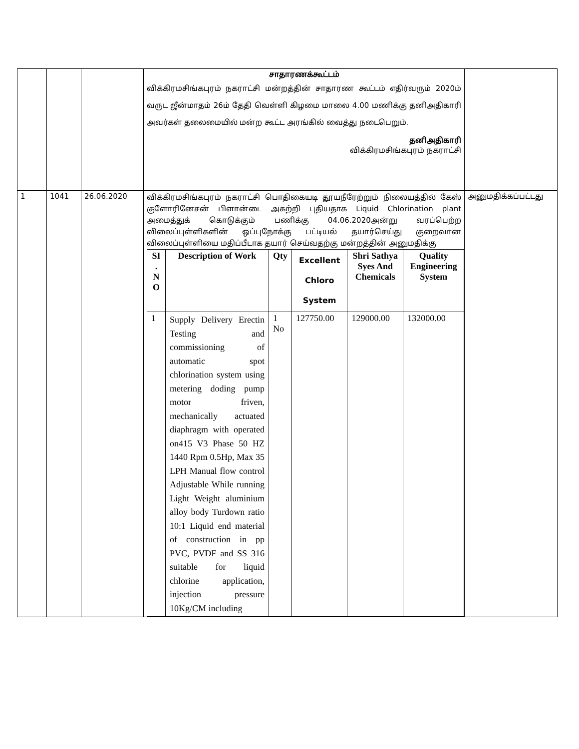| | | | சாதாரணக்கூட்டம் விக்கிரமசிங்கபுரம் நகராட்சி மன்றத்தின் சாதாரண கூட்டம் எதிர்வரும் 2020ம் வருட ஜீன்மாதம் 26ம் தேதி வெள்ளி கிழமை மாலை 4.00 மணிக்கு தனிஅதிகாரி அவர்கள் தலைமையில் மன்ற கூட்ட அரங்கில் வைத்து நடைபெறும். தனிஅதிகாரி விக்கிரமசிங்கபுரம் நகராட்சி | |
| 1 | 1041 | 26.06.2020 | விக்கிரமசிங்கபுரம் நகராட்சி பொதிகையடி தூயநீரேற்றும் நிலையத்தில் கேஸ் குளோரினேசன் பிளான்டை அகற்றி புதியதாக Liquid Chlorination plant அமைத்துக் கொடுக்கும் பணிக்கு 04.06.2020அன்று வரப்பெற்ற விலைப்புள்ளிகளின் ஒப்புநோக்கு பட்டியல் தயார்செய்து குறைவான விலைப்புள்ளியை மதிப்பீடாக தயார் செய்வதற்கு மன்றத்தின் அனுமதிக்கு / SI . N O / Description of Work / Qty / Excellent Chloro System / Shri Sathya Syes And Chemicals / Quality Engineering System / / --- / --- / --- / --- / --- / --- / / 1 / Supply Delivery Erectin Testing and commissioning of automatic spot chlorination system using metering doding pump motor friven, mechanically actuated diaphragm with operated on415 V3 Phase 50 HZ 1440 Rpm 0.5Hp, Max 35 LPH Manual flow control Adjustable While running Light Weight aluminium alloy body Turdown ratio 10:1 Liquid end material of construction in pp PVC, PVDF and SS 316 suitable for liquid chlorine application, injection pressure 10Kg/CM including / 1 No / 127750.00 / 129000.00 / 132000.00 / | அனுமதிக்கப்பட்டது |